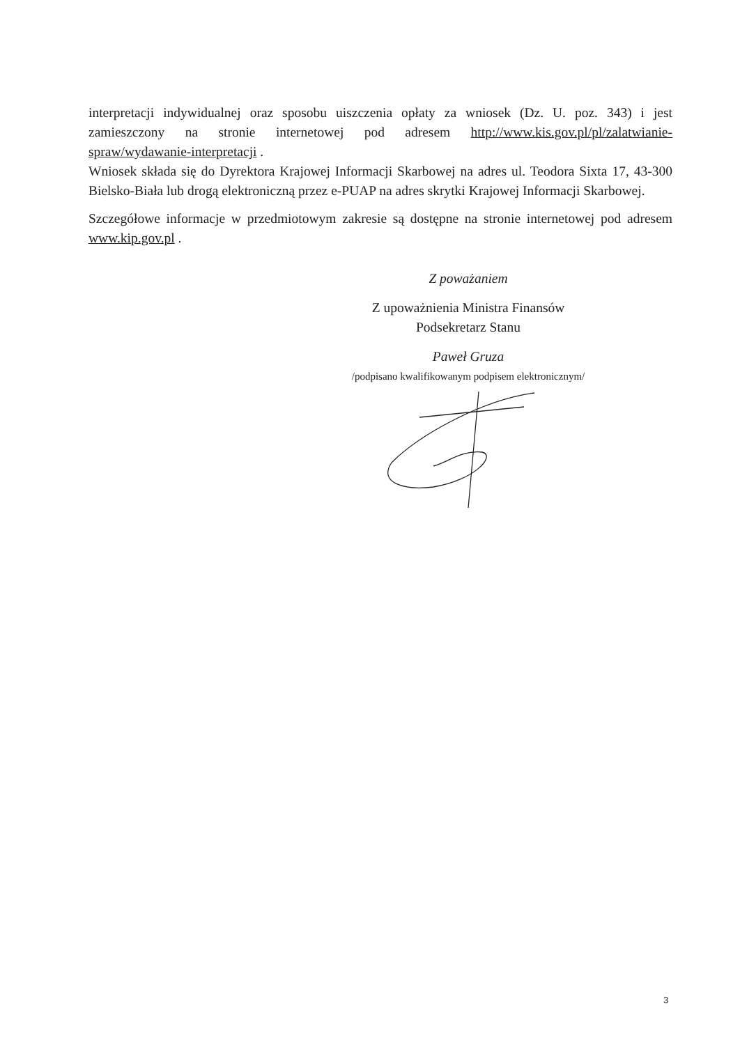interpretacji indywidualnej oraz sposobu uiszczenia opłaty za wniosek (Dz. U. poz. 343) i jest zamieszczony na stronie internetowej pod adresem http://www.kis.gov.pl/pl/zalatwianie-spraw/wydawanie-interpretacji .
Wniosek składa się do Dyrektora Krajowej Informacji Skarbowej na adres ul. Teodora Sixta 17, 43-300 Bielsko-Biała lub drogą elektroniczną przez e-PUAP na adres skrytki Krajowej Informacji Skarbowej.
Szczegółowe informacje w przedmiotowym zakresie są dostępne na stronie internetowej pod adresem www.kip.gov.pl .
Z poważaniem
Z upoważnienia Ministra Finansów
Podsekretarz Stanu
Paweł Gruza
/podpisano kwalifikowanym podpisem elektronicznym/
3